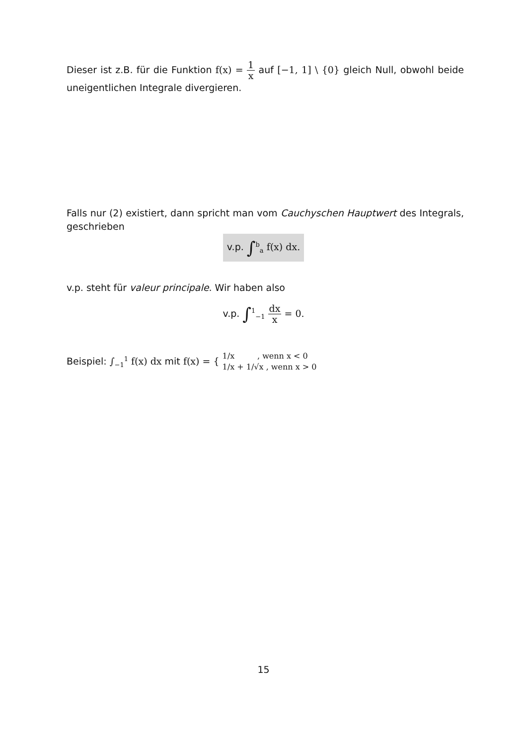Dieser ist z.B. für die Funktion f(x) = 1 x auf [−1, 1] \ {0} gleich Null, obwohl beide uneigentlichen Integrale divergieren.
Falls nur (2) existiert, dann spricht man vom Cauchyschen Hauptwert des Integrals, geschrieben
v.p. ∫<sup>b</sup><sub>a</sub> f(x) dx.
v.p. steht für valeur principale. Wir haben also
v.p. ∫<sup>1</sup><sub>−1</sub> dx x = 0.
Beispiel: ∫<sub>−1</sub><sup>1</sup> f(x) dx mit f(x) = { 1/x , wenn x < 0
1/x + 1/√x , wenn x > 0
15